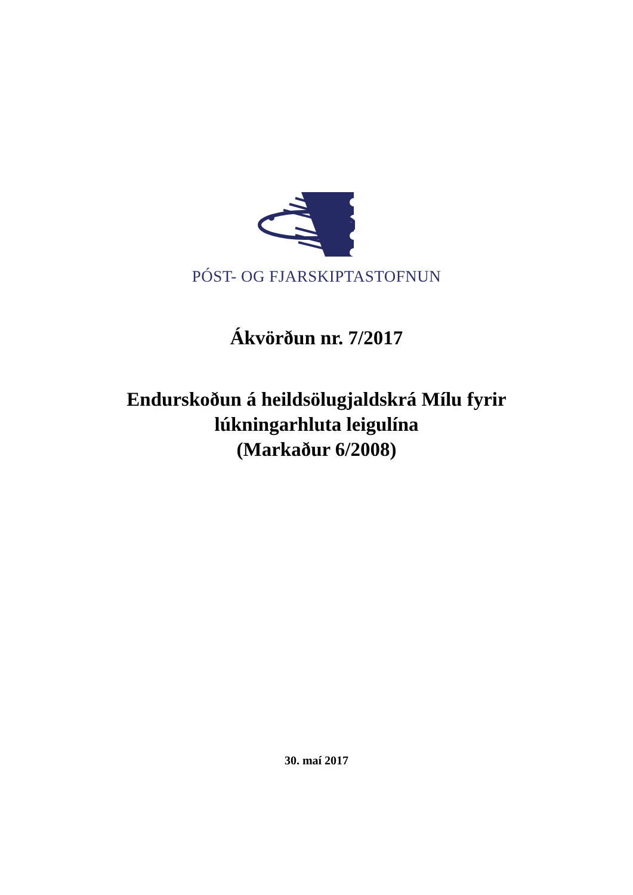PÓST- OG FJARSKIPTASTOFNUN
Ákvörðun nr. 7/2017
Endurskoðun á heildsölugjaldskrá Mílu fyrir
lúkningarhluta leigulína
(Markaður 6/2008)
30. maí 2017